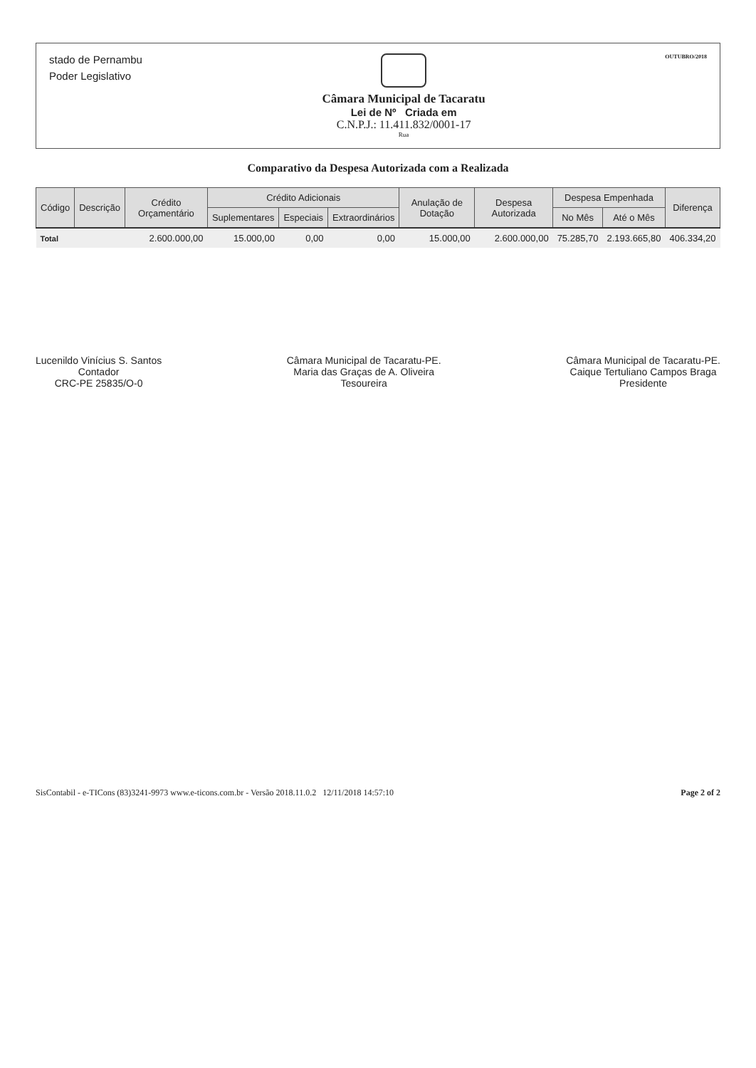stado de Pernambu
Poder Legislativo
Câmara Municipal de Tacaratu
Lei de Nº Criada em
C.N.P.J.: 11.411.832/0001-17
Rua
OUTUBRO/2018
Comparativo da Despesa Autorizada com a Realizada
| Código | Descrição | Crédito Orçamentário | Crédito Adicionais | | | Anulação de Dotação | Despesa Autorizada | Despesa Empenhada | | Diferença |
| --- | --- | --- | --- | --- | --- | --- | --- | --- | --- | --- |
| | | | Suplementares | Especiais | Extraordinários | | | No Mês | Até o Mês | |
| Total | | 2.600.000,00 | 15.000,00 | 0,00 | 0,00 | 15.000,00 | 2.600.000,00 | 75.285,70 | 2.193.665,80 | 406.334,20 |
Lucenildo Vinícius S. Santos
Contador
CRC-PE 25835/O-0
Câmara Municipal de Tacaratu-PE.
Maria das Graças de A. Oliveira
Tesoureira
Câmara Municipal de Tacaratu-PE.
Caique Tertuliano Campos Braga
Presidente
SisContabil - e-TICons (83)3241-9973 www.e-ticons.com.br - Versão 2018.11.0.2 12/11/2018 14:57:10 Page 2 of 2